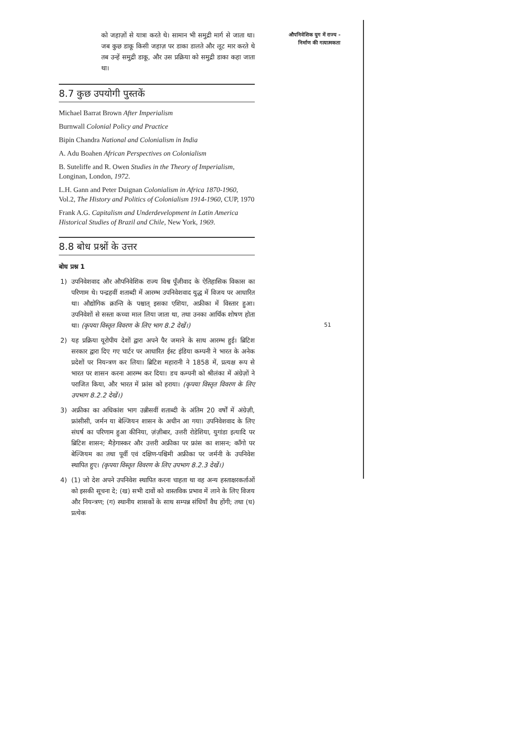को जहाज़ों से यात्रा करते थे। सामान भी समुद्री मार्ग से जाता था। जब कुछ डाकू किसी जहाज़ पर डाका डालते और लूट मार करते थे तब उन्हें समुद्री डाकू, और उस प्रक्रिया को समुद्री डाका कहा जाता था।
8.7 कुछ उपयोगी पुस्तकें
Michael Barrat Brown After Imperialism
Burnwall Colonial Policy and Practice
Bipin Chandra National and Colonialism in India
A. Adu Boahen African Perspectives on Colonialism
B. Suteliffe and R. Owen Studies in the Theory of Imperialism, Longinan, London, 1972.
L.H. Gann and Peter Duignan Colonialism in Africa 1870-1960, Vol.2, The History and Politics of Colonialism 1914-1960, CUP, 1970
Frank A.G. Capitalism and Underdevelopment in Latin America Historical Studies of Brazil and Chile, New York, 1969.
8.8 बोध प्रश्नों के उत्तर
बोध प्रश्न 1
1) उपनिवेशवाद और औपनिवेशिक राज्य विश्व पूँजीवाद के ऐतिहासिक विकास का परिणाम थे। पन्द्रहवीं शताब्दी में आरम्भ उपनिवेशवाद युद्ध में विजय पर आधारित था। औद्योगिक क्रान्ति के पश्चात् इसका एशिया, अफ्रीका में विस्तार हुआ। उपनिवेशों से सस्ता कच्चा माल लिया जाता था, तथा उनका आर्थिक शोषण होता था। (कृपया विस्तृत विवरण के लिए भाग 8.2 देखें।)
2) यह प्रक्रिया यूरोपीय देशों द्वारा अपने पैर जमाने के साथ आरम्भ हुई। ब्रिटिश सरकार द्वारा दिए गए चार्टर पर आधारित ईस्ट इंडिया कम्पनी ने भारत के अनेक प्रदेशों पर नियन्त्रण कर लिया। ब्रिटिश महारानी ने 1858 में, प्रत्यक्ष रूप से भारत पर शासन करना आरम्भ कर दिया। डच कम्पनी को श्रीलंका में अंग्रेज़ों ने पराजित किया, और भारत में फ्रांस को हराया। (कृपया विस्तृत विवरण के लिए उपभाग 8.2.2 देखें।)
3) अफ्रीका का अधिकांश भाग उन्नीसवीं शताब्दी के अंतिम 20 वर्षों में अंग्रेज़ी, फ्रांसीसी, जर्मन या बेल्जियन शासन के अधीन आ गया। उपनिवेशवाद के लिए संघर्ष का परिणाम हुआ कीनिया, ज़ंज़ीबार, उत्तरी रोडेशिया, युगांडा इत्यादि पर ब्रिटिश शासन; मैड़ेगास्कर और उत्तरी अफ्रीका पर फ्रांस का शासन; काँगो पर बेल्जियम का तथा पूर्वी एवं दक्षिण-पश्चिमी अफ्रीका पर जर्मनी के उपनिवेश स्थापित हुए। (कृपया विस्तृत विवरण के लिए उपभाग 8.2.3 देखें।)
4) (1) जो देश अपने उपनिवेश स्थापित करना चाहता था वह अन्य हस्ताक्षरकर्ताओं को इसकी सूचना दे; (ख) सभी दावों को वास्तविक प्रभाव में लाने के लिए विजय और नियन्त्रण; (ग) स्थानीय शासकों के साथ सम्पन्न संधियाँ वैध होंगी; तथा (घ) प्रत्येक
औपनिवेशिक युग में राज्य -
निर्माण की गत्यात्मकता
51